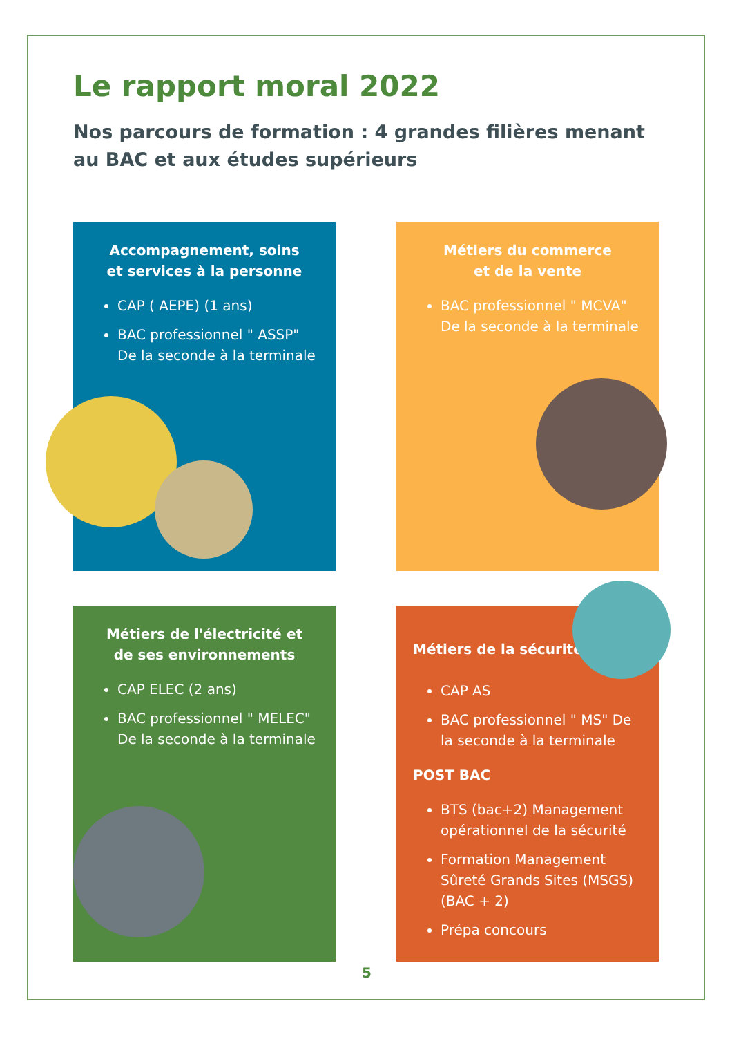Le rapport moral 2022
Nos parcours de formation : 4 grandes filières menant au BAC et aux études supérieurs
Accompagnement, soins
et services à la personne
CAP ( AEPE) (1 ans)
BAC professionnel " ASSP" De la seconde à la terminale
Métiers du commerce
et de la vente
BAC professionnel " MCVA" De la seconde à la terminale
Métiers de l'électricité et
de ses environnements
CAP ELEC (2 ans)
BAC professionnel " MELEC" De la seconde à la terminale
Métiers de la sécurité
CAP AS
BAC professionnel " MS" De la seconde à la terminale
POST BAC
BTS (bac+2) Management opérationnel de la sécurité
Formation Management Sûreté Grands Sites (MSGS) (BAC + 2)
Prépa concours
5